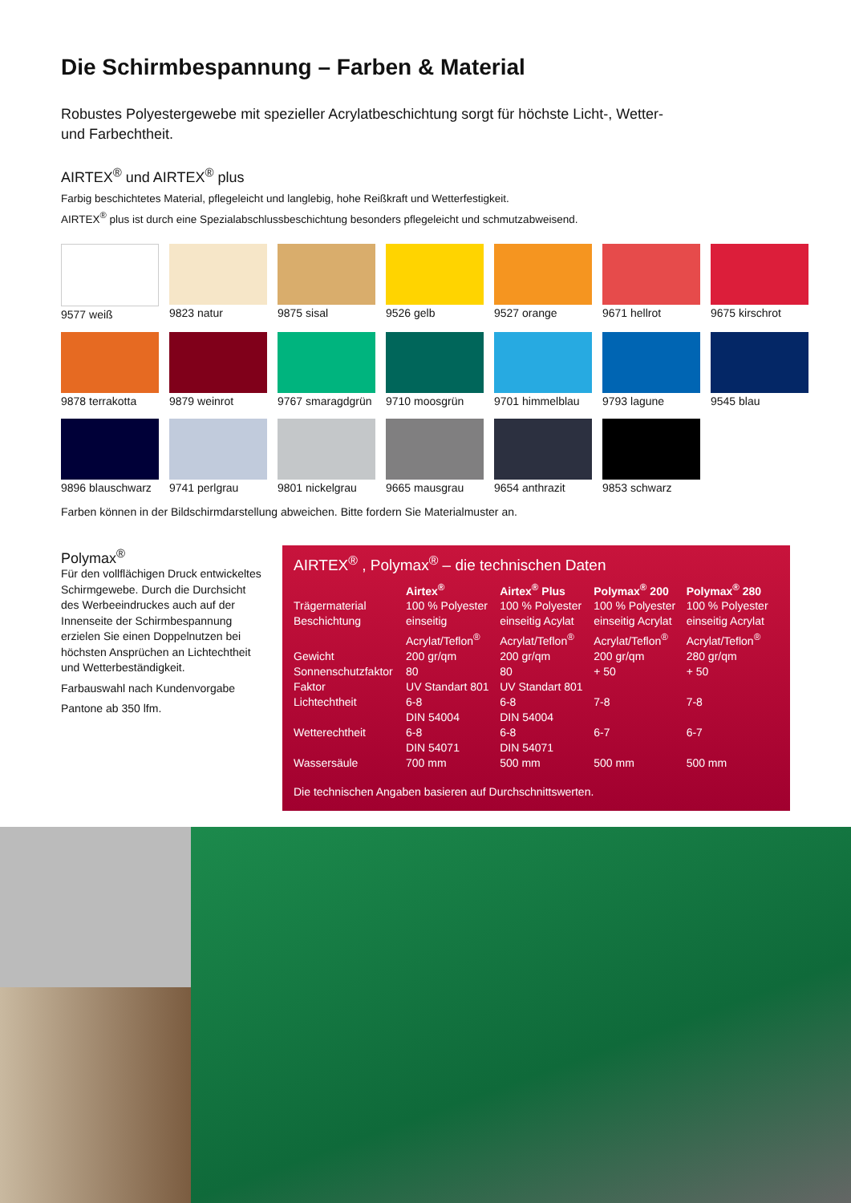Die Schirmbespannung – Farben & Material
Robustes Polyestergewebe mit spezieller Acrylatbeschichtung sorgt für höchste Licht-, Wetter- und Farbechtheit.
AIRTEX<sup>®</sup> und AIRTEX<sup>®</sup> plus
Farbig beschichtetes Material, pflegeleicht und langlebig, hohe Reißkraft und Wetterfestigkeit.
AIRTEX<sup>®</sup> plus ist durch eine Spezialabschlussbeschichtung besonders pflegeleicht und schmutzabweisend.
9577 weiß
9823 natur
9875 sisal
9526 gelb
9527 orange
9671 hellrot
9675 kirschrot
9878 terrakotta
9879 weinrot
9767 smaragdgrün
9710 moosgrün
9701 himmelblau
9793 lagune
9545 blau
9896 blauschwarz
9741 perlgrau
9801 nickelgrau
9665 mausgrau
9654 anthrazit
9853 schwarz
Farben können in der Bildschirmdarstellung abweichen. Bitte fordern Sie Materialmuster an.
Polymax<sup>®</sup>
Für den vollflächigen Druck entwickeltes Schirmgewebe. Durch die Durchsicht des Werbeeindruckes auch auf der Innenseite der Schirmbespannung erzielen Sie einen Doppelnutzen bei höchsten Ansprüchen an Lichtechtheit und Wetterbeständigkeit.
Farbauswahl nach Kundenvorgabe
Pantone ab 350 lfm.
AIRTEX<sup>®</sup> , Polymax<sup>®</sup> – die technischen Daten
| | Airtex<sup>®</sup> | Airtex<sup>®</sup> Plus | Polymax<sup>®</sup> 200 | Polymax<sup>®</sup> 280 |
| --- | --- | --- | --- | --- |
| Trägermaterial | 100 % Polyester | 100 % Polyester | 100 % Polyester | 100 % Polyester |
| Beschichtung | einseitig Acrylat/Teflon<sup>®</sup> | einseitig Acylat Acrylat/Teflon<sup>®</sup> | einseitig Acrylat Acrylat/Teflon<sup>®</sup> | einseitig Acrylat Acrylat/Teflon<sup>®</sup> |
| Gewicht | 200 gr/qm | 200 gr/qm | 200 gr/qm | 280 gr/qm |
| Sonnenschutzfaktor | 80 | 80 | + 50 | + 50 |
| Faktor | UV Standart 801 | UV Standart 801 | | |
| Lichtechtheit | 6-8 DIN 54004 | 6-8 DIN 54004 | 7-8 | 7-8 |
| Wetterechtheit | 6-8 DIN 54071 | 6-8 DIN 54071 | 6-7 | 6-7 |
| Wassersäule | 700 mm | 500 mm | 500 mm | 500 mm |
Die technischen Angaben basieren auf Durchschnittswerten.